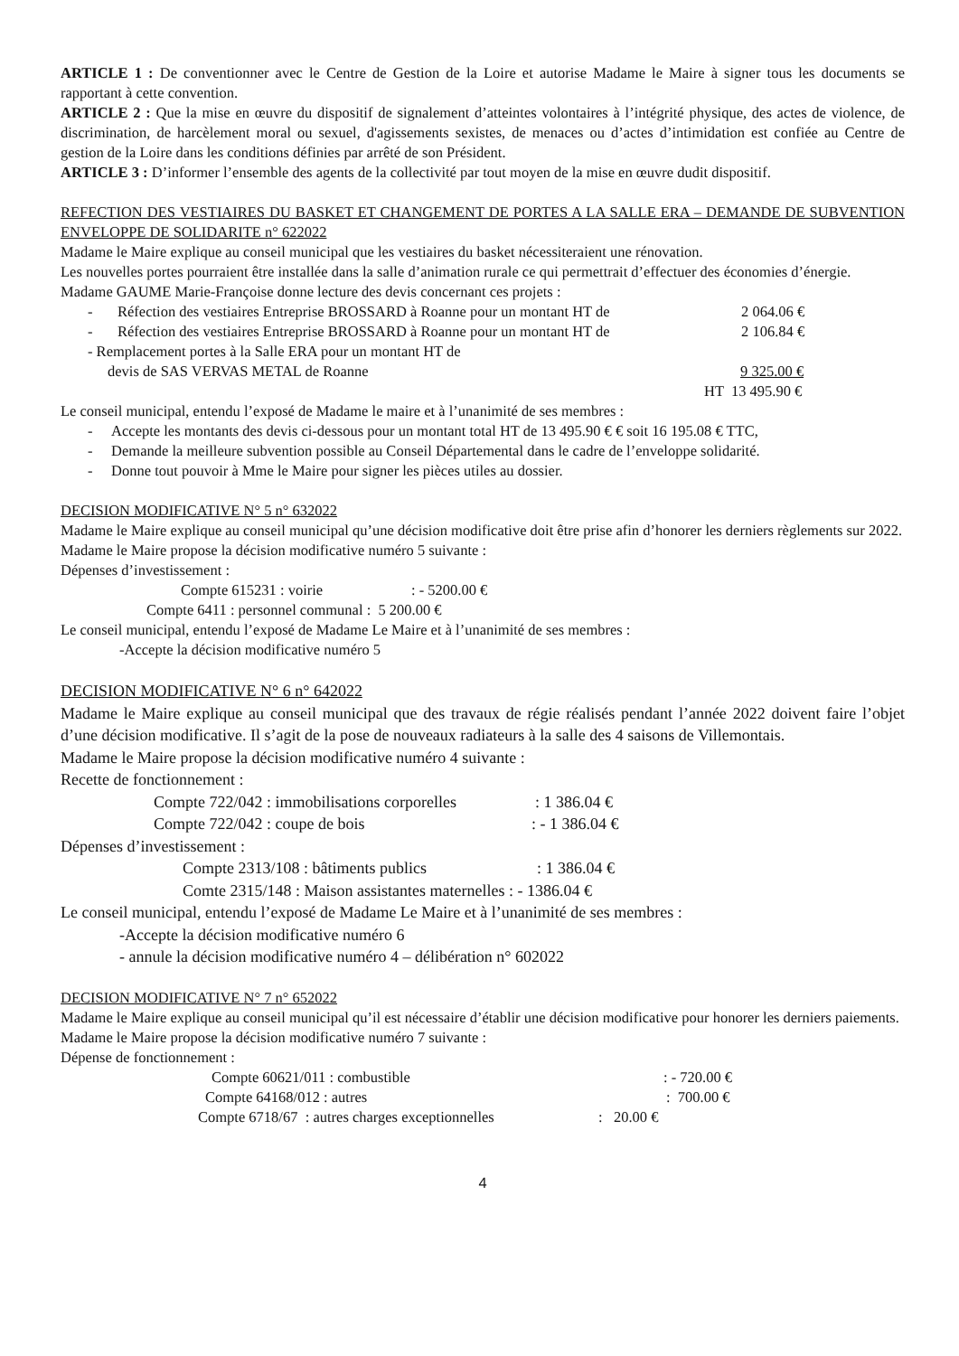ARTICLE 1 : De conventionner avec le Centre de Gestion de la Loire et autorise Madame le Maire à signer tous les documents se rapportant à cette convention.
ARTICLE 2 : Que la mise en œuvre du dispositif de signalement d’atteintes volontaires à l’intégrité physique, des actes de violence, de discrimination, de harcèlement moral ou sexuel, d'agissements sexistes, de menaces ou d’actes d’intimidation est confiée au Centre de gestion de la Loire dans les conditions définies par arrêté de son Président.
ARTICLE 3 : D’informer l’ensemble des agents de la collectivité par tout moyen de la mise en œuvre dudit dispositif.
REFECTION DES VESTIAIRES DU BASKET ET CHANGEMENT DE PORTES A LA SALLE ERA – DEMANDE DE SUBVENTION ENVELOPPE DE SOLIDARITE n° 622022
Madame le Maire explique au conseil municipal que les vestiaires du basket nécessiteraient une rénovation.
Les nouvelles portes pourraient être installée dans la salle d’animation rurale ce qui permettrait d’effectuer des économies d’énergie.
Madame GAUME Marie-Françoise donne lecture des devis concernant ces projets :
- Réfection des vestiaires Entreprise BROSSARD à Roanne pour un montant HT de 2 064.06 €
- Réfection des vestiaires Entreprise BROSSARD à Roanne pour un montant HT de 2 106.84 €
- Remplacement portes à la Salle ERA pour un montant HT de
devis de SAS VERVAS METAL de Roanne 9 325.00 €
HT 13 495.90 €
Le conseil municipal, entendu l’exposé de Madame le maire et à l’unanimité de ses membres :
- Accepte les montants des devis ci-dessous pour un montant total HT de 13 495.90 € € soit 16 195.08 € TTC,
- Demande la meilleure subvention possible au Conseil Départemental dans le cadre de l’enveloppe solidarité.
- Donne tout pouvoir à Mme le Maire pour signer les pièces utiles au dossier.
DECISION MODIFICATIVE N° 5 n° 632022
Madame le Maire explique au conseil municipal qu’une décision modificative doit être prise afin d’honorer les derniers règlements sur 2022.
Madame le Maire propose la décision modificative numéro 5 suivante :
Dépenses d’investissement :
Compte 615231 : voirie: - 5200.00 €
Compte 6411 : personnel communal : 5 200.00 €
Le conseil municipal, entendu l’exposé de Madame Le Maire et à l’unanimité de ses membres :
-Accepte la décision modificative numéro 5
DECISION MODIFICATIVE N° 6 n° 642022
Madame le Maire explique au conseil municipal que des travaux de régie réalisés pendant l’année 2022 doivent faire l’objet d’une décision modificative. Il s’agit de la pose de nouveaux radiateurs à la salle des 4 saisons de Villemontais.
Madame le Maire propose la décision modificative numéro 4 suivante :
Recette de fonctionnement :
Compte 722/042 : immobilisations corporelles: 1 386.04 €
Compte 722/042 : coupe de bois: - 1 386.04 €
Dépenses d’investissement :
Compte 2313/108 : bâtiments publics: 1 386.04 €
Comte 2315/148 : Maison assistantes maternelles : - 1386.04 €
Le conseil municipal, entendu l’exposé de Madame Le Maire et à l’unanimité de ses membres :
-Accepte la décision modificative numéro 6
- annule la décision modificative numéro 4 – délibération n° 602022
DECISION MODIFICATIVE N° 7 n° 652022
Madame le Maire explique au conseil municipal qu’il est nécessaire d’établir une décision modificative pour honorer les derniers paiements.
Madame le Maire propose la décision modificative numéro 7 suivante :
Dépense de fonctionnement :
Compte 60621/011 : combustible: - 720.00 €
Compte 64168/012 : autres: 700.00 €
Compte 6718/67 : autres charges exceptionnelles: 20.00 €
4